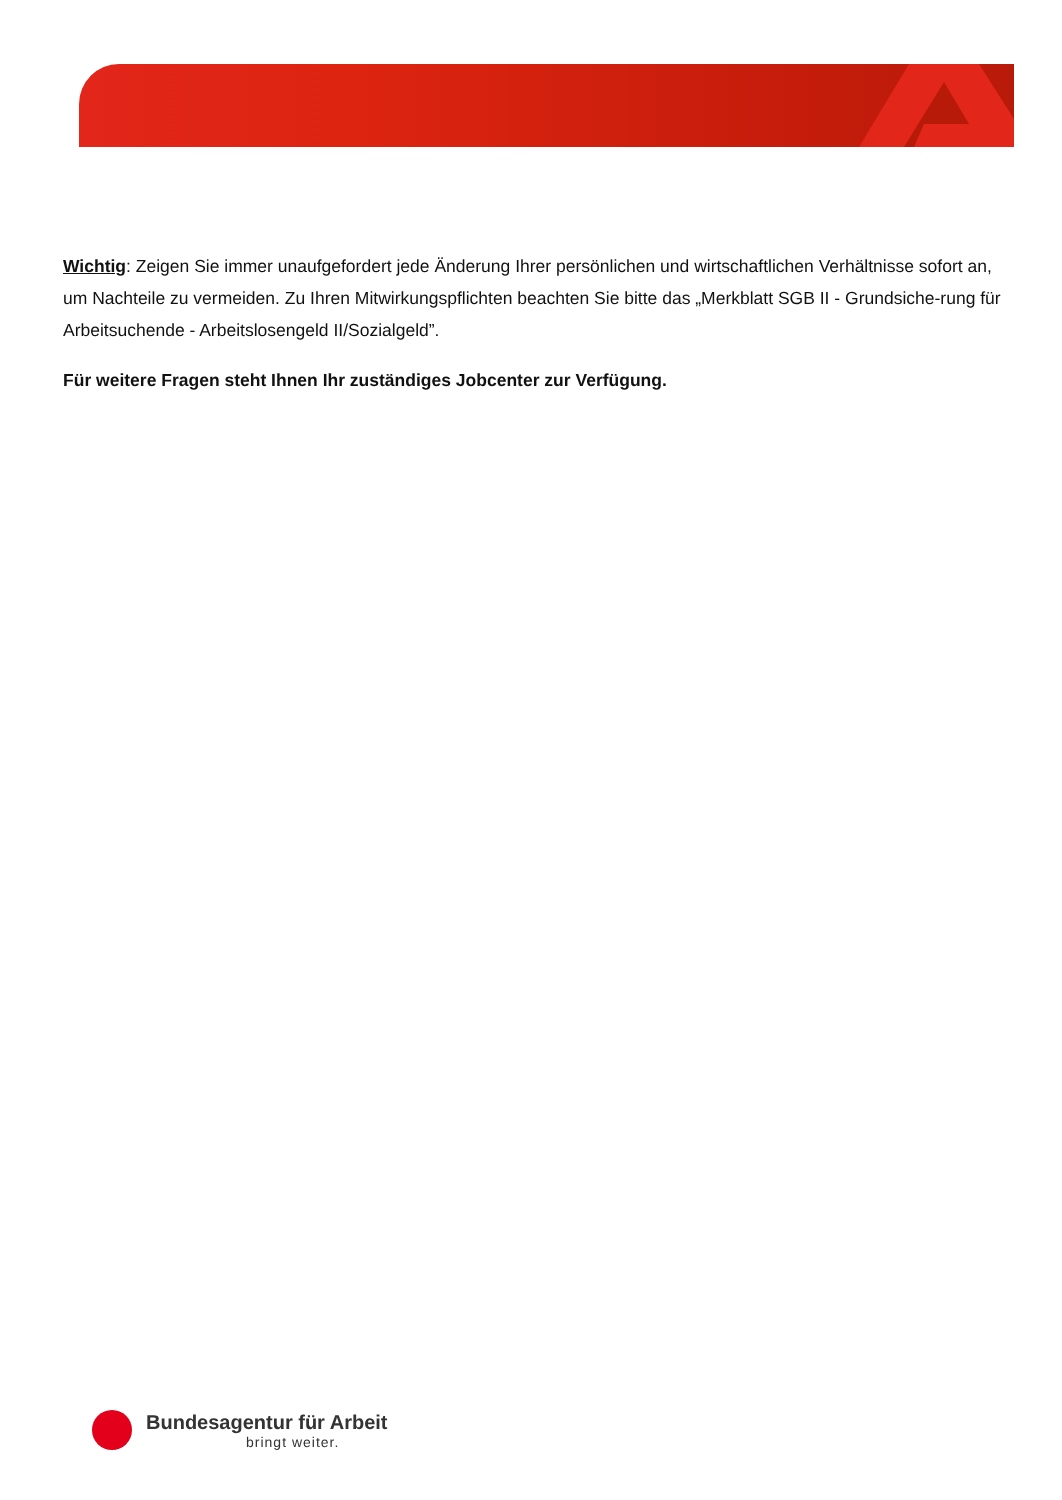Wichtig: Zeigen Sie immer unaufgefordert jede Änderung Ihrer persönlichen und wirtschaftlichen Verhältnisse sofort an, um Nachteile zu vermeiden. Zu Ihren Mitwirkungspflichten beachten Sie bitte das „Merkblatt SGB II - Grundsiche-rung für Arbeitsuchende - Arbeitslosengeld II/Sozialgeld”.
Für weitere Fragen steht Ihnen Ihr zuständiges Jobcenter zur Verfügung.
Bundesagentur für Arbeit
bringt weiter.